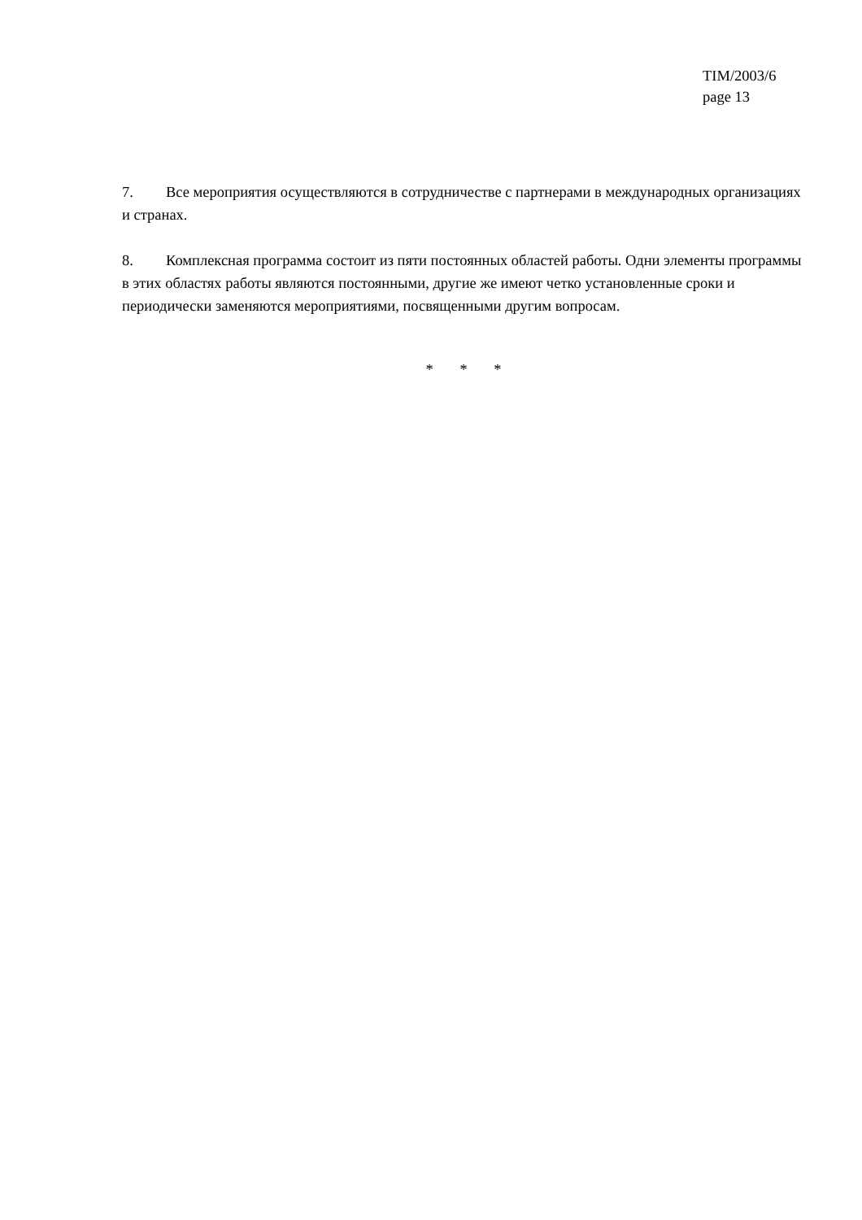TIM/2003/6
page 13
7. Все мероприятия осуществляются в сотрудничестве с партнерами в международных организациях и странах.
8. Комплексная программа состоит из пяти постоянных областей работы. Одни элементы программы в этих областях работы являются постоянными, другие же имеют четко установленные сроки и периодически заменяются мероприятиями, посвященными другим вопросам.
* * *